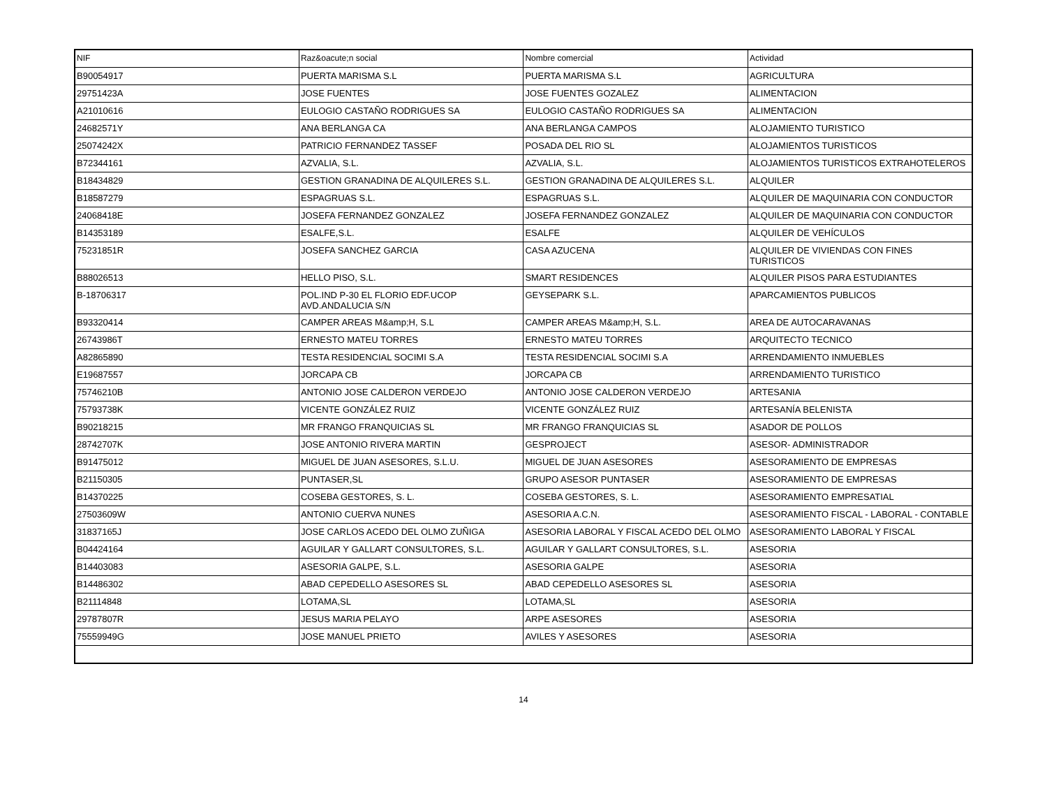| NIF | Raz&oacute;n social | Nombre comercial | Actividad |
| --- | --- | --- | --- |
| B90054917 | PUERTA MARISMA S.L | PUERTA MARISMA S.L | AGRICULTURA |
| 29751423A | JOSE FUENTES | JOSE FUENTES GOZALEZ | ALIMENTACION |
| A21010616 | EULOGIO CASTAÑO RODRIGUES SA | EULOGIO CASTAÑO RODRIGUES SA | ALIMENTACION |
| 24682571Y | ANA BERLANGA CA | ANA BERLANGA CAMPOS | ALOJAMIENTO TURISTICO |
| 25074242X | PATRICIO FERNANDEZ TASSEF | POSADA DEL RIO SL | ALOJAMIENTOS TURISTICOS |
| B72344161 | AZVALIA, S.L. | AZVALIA, S.L. | ALOJAMIENTOS TURISTICOS EXTRAHOTELEROS |
| B18434829 | GESTION GRANADINA DE ALQUILERES S.L. | GESTION GRANADINA DE ALQUILERES S.L. | ALQUILER |
| B18587279 | ESPAGRUAS S.L. | ESPAGRUAS S.L. | ALQUILER DE MAQUINARIA CON CONDUCTOR |
| 24068418E | JOSEFA FERNANDEZ GONZALEZ | JOSEFA FERNANDEZ GONZALEZ | ALQUILER DE MAQUINARIA CON CONDUCTOR |
| B14353189 | ESALFE,S.L. | ESALFE | ALQUILER DE VEHÍCULOS |
| 75231851R | JOSEFA SANCHEZ GARCIA | CASA AZUCENA | ALQUILER DE VIVIENDAS CON FINES TURISTICOS |
| B88026513 | HELLO PISO, S.L. | SMART RESIDENCES | ALQUILER PISOS PARA ESTUDIANTES |
| B-18706317 | POL.IND P-30 EL FLORIO EDF.UCOP AVD.ANDALUCIA S/N | GEYSEPARK S.L. | APARCAMIENTOS PUBLICOS |
| B93320414 | CAMPER AREAS M&amp;H, S.L | CAMPER AREAS M&amp;H, S.L. | AREA DE AUTOCARAVANAS |
| 26743986T | ERNESTO MATEU TORRES | ERNESTO MATEU TORRES | ARQUITECTO TECNICO |
| A82865890 | TESTA RESIDENCIAL SOCIMI S.A | TESTA RESIDENCIAL SOCIMI S.A | ARRENDAMIENTO INMUEBLES |
| E19687557 | JORCAPA CB | JORCAPA CB | ARRENDAMIENTO TURISTICO |
| 75746210B | ANTONIO JOSE CALDERON VERDEJO | ANTONIO JOSE CALDERON VERDEJO | ARTESANIA |
| 75793738K | VICENTE GONZÁLEZ RUIZ | VICENTE GONZÁLEZ RUIZ | ARTESANÍA BELENISTA |
| B90218215 | MR FRANGO FRANQUICIAS SL | MR FRANGO FRANQUICIAS SL | ASADOR DE POLLOS |
| 28742707K | JOSE ANTONIO RIVERA MARTIN | GESPROJECT | ASESOR- ADMINISTRADOR |
| B91475012 | MIGUEL DE JUAN ASESORES, S.L.U. | MIGUEL DE JUAN ASESORES | ASESORAMIENTO DE EMPRESAS |
| B21150305 | PUNTASER,SL | GRUPO ASESOR PUNTASER | ASESORAMIENTO DE EMPRESAS |
| B14370225 | COSEBA GESTORES, S. L. | COSEBA GESTORES, S. L. | ASESORAMIENTO EMPRESATIAL |
| 27503609W | ANTONIO CUERVA NUNES | ASESORIA A.C.N. | ASESORAMIENTO FISCAL - LABORAL - CONTABLE |
| 31837165J | JOSE CARLOS ACEDO DEL OLMO ZUÑIGA | ASESORIA LABORAL Y FISCAL ACEDO DEL OLMO | ASESORAMIENTO LABORAL Y FISCAL |
| B04424164 | AGUILAR Y GALLART CONSULTORES, S.L. | AGUILAR Y GALLART CONSULTORES, S.L. | ASESORIA |
| B14403083 | ASESORIA GALPE, S.L. | ASESORIA GALPE | ASESORIA |
| B14486302 | ABAD CEPEDELLO ASESORES SL | ABAD CEPEDELLO ASESORES SL | ASESORIA |
| B21114848 | LOTAMA,SL | LOTAMA,SL | ASESORIA |
| 29787807R | JESUS MARIA PELAYO | ARPE ASESORES | ASESORIA |
| 75559949G | JOSE MANUEL PRIETO | AVILES Y ASESORES | ASESORIA |
14